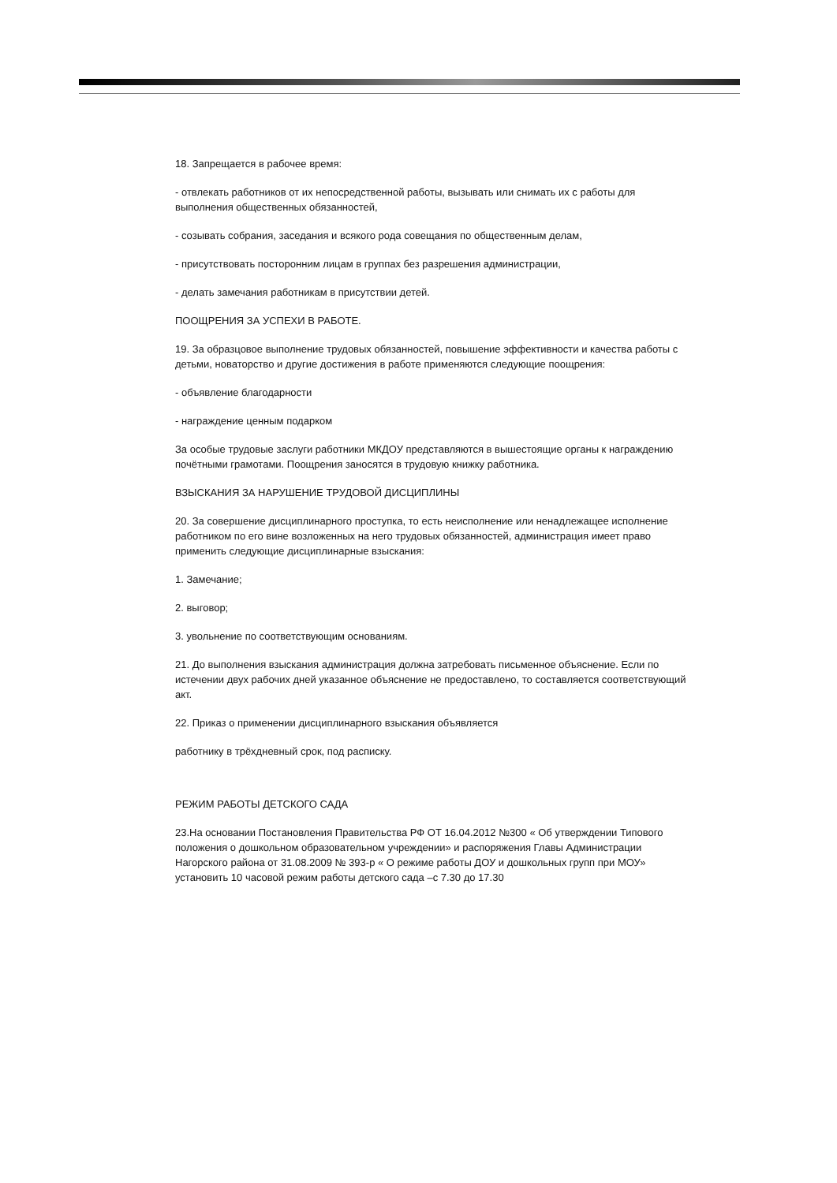18. Запрещается в рабочее время:
- отвлекать работников от их непосредственной работы, вызывать или снимать их с работы для выполнения общественных обязанностей,
- созывать собрания, заседания и всякого рода совещания по общественным делам,
- присутствовать посторонним лицам в группах без разрешения администрации,
- делать замечания работникам в присутствии детей.
ПООЩРЕНИЯ ЗА УСПЕХИ В РАБОТЕ.
19. За образцовое выполнение трудовых обязанностей, повышение эффективности и качества работы с детьми, новаторство и другие достижения в работе применяются следующие поощрения:
- объявление благодарности
- награждение ценным подарком
За особые трудовые заслуги работники МКДОУ представляются в вышестоящие органы к награждению почётными грамотами. Поощрения заносятся в трудовую книжку работника.
ВЗЫСКАНИЯ ЗА НАРУШЕНИЕ ТРУДОВОЙ ДИСЦИПЛИНЫ
20. За совершение дисциплинарного проступка, то есть неисполнение или ненадлежащее исполнение работником по его вине возложенных на него трудовых обязанностей, администрация имеет право применить следующие дисциплинарные взыскания:
1. Замечание;
2. выговор;
3. увольнение по соответствующим основаниям.
21. До выполнения взыскания администрация должна затребовать письменное объяснение. Если по истечении двух рабочих дней указанное объяснение не предоставлено, то составляется соответствующий акт.
22. Приказ о применении дисциплинарного взыскания объявляется
работнику в трёхдневный срок, под расписку.
РЕЖИМ РАБОТЫ ДЕТСКОГО САДА
23.На основании Постановления Правительства РФ ОТ 16.04.2012 №300 « Об утверждении Типового положения о дошкольном образовательном учреждении» и распоряжения Главы Администрации Нагорского района от 31.08.2009 № 393-р « О режиме работы ДОУ и дошкольных групп при МОУ» установить 10 часовой режим работы детского сада –с 7.30 до 17.30